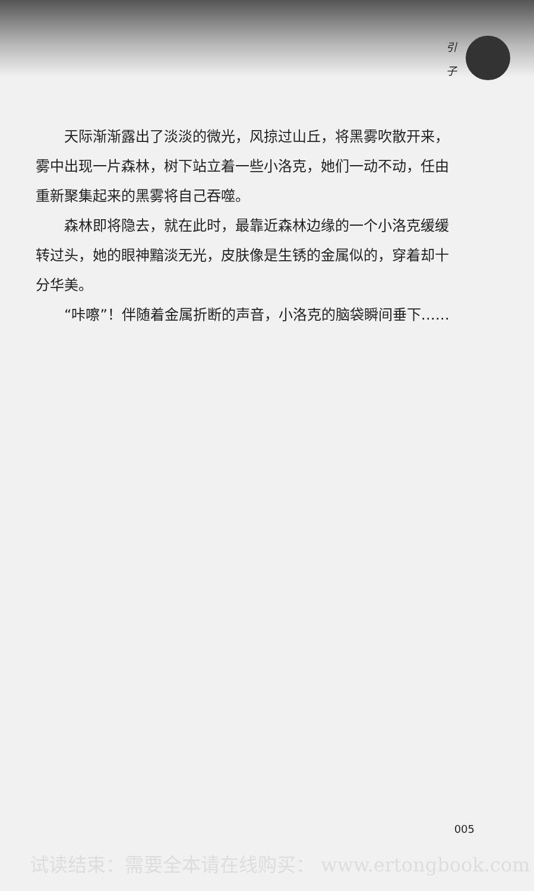引
子
天际渐渐露出了淡淡的微光，风掠过山丘，将黑雾吹散开来，雾中出现一片森林，树下站立着一些小洛克，她们一动不动，任由重新聚集起来的黑雾将自己吞噬。
森林即将隐去，就在此时，最靠近森林边缘的一个小洛克缓缓转过头，她的眼神黯淡无光，皮肤像是生锈的金属似的，穿着却十分华美。
“咔嚓”！伴随着金属折断的声音，小洛克的脑袋瞬间垂下……
005
试读结束：需要全本请在线购买： www.ertongbook.com